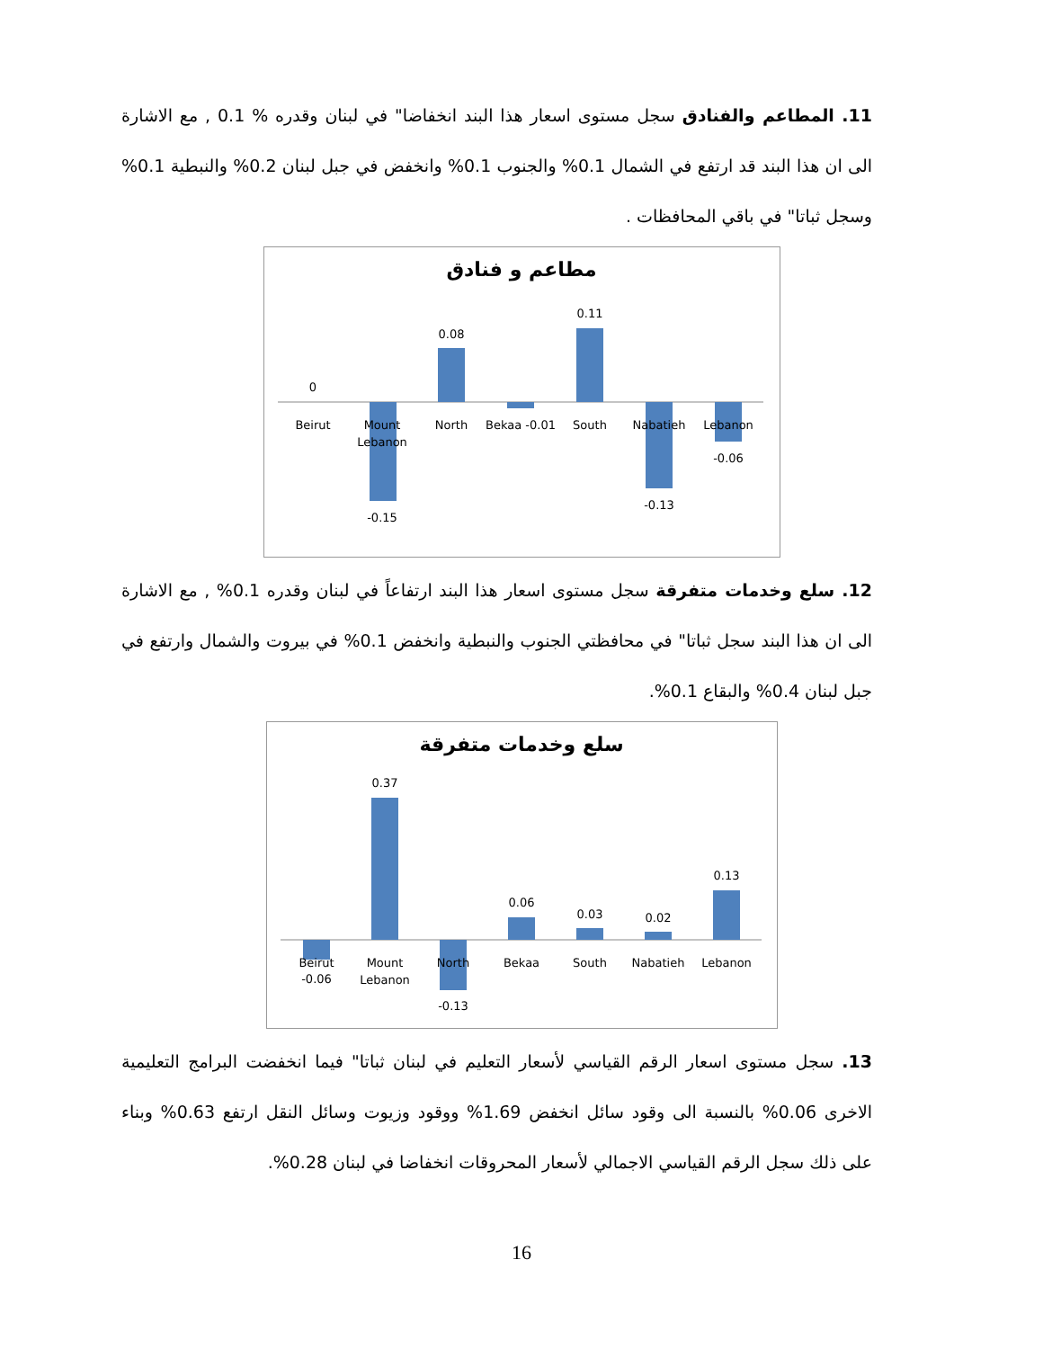11. المطاعم والفنادق سجل مستوى اسعار هذا البند انخفاضا" في لبنان وقدره % 0.1 , مع الاشارة الى ان هذا البند قد ارتفع في الشمال 0.1% والجنوب 0.1% وانخفض في جبل لبنان 0.2% والنبطية 0.1% وسجل ثباتا" في باقي المحافظات .
مطاعم و فنادق
0
Beirut
Mount
Lebanon
-0.15
0.08
North
Bekaa -0.01
0.11
South
Nabatieh
-0.13
Lebanon
-0.06
12. سلع وخدمات متفرقة سجل مستوى اسعار هذا البند ارتفاعاً في لبنان وقدره 0.1% , مع الاشارة الى ان هذا البند سجل ثباتا" في محافظتي الجنوب والنبطية وانخفض 0.1% في بيروت والشمال وارتفع في جبل لبنان 0.4% والبقاع 0.1%.
سلع وخدمات متفرقة
Beirut
-0.06
0.37
Mount
Lebanon
North
-0.13
0.06
Bekaa
0.03
South
0.02
Nabatieh
0.13
Lebanon
13. سجل مستوى اسعار الرقم القياسي لأسعار التعليم في لبنان ثباتا" فيما انخفضت البرامج التعليمية الاخرى 0.06% بالنسبة الى وقود سائل انخفض 1.69% ووقود وزيوت وسائل النقل ارتفع 0.63% وبناء على ذلك سجل الرقم القياسي الاجمالي لأسعار المحروقات انخفاضا في لبنان 0.28%.
16